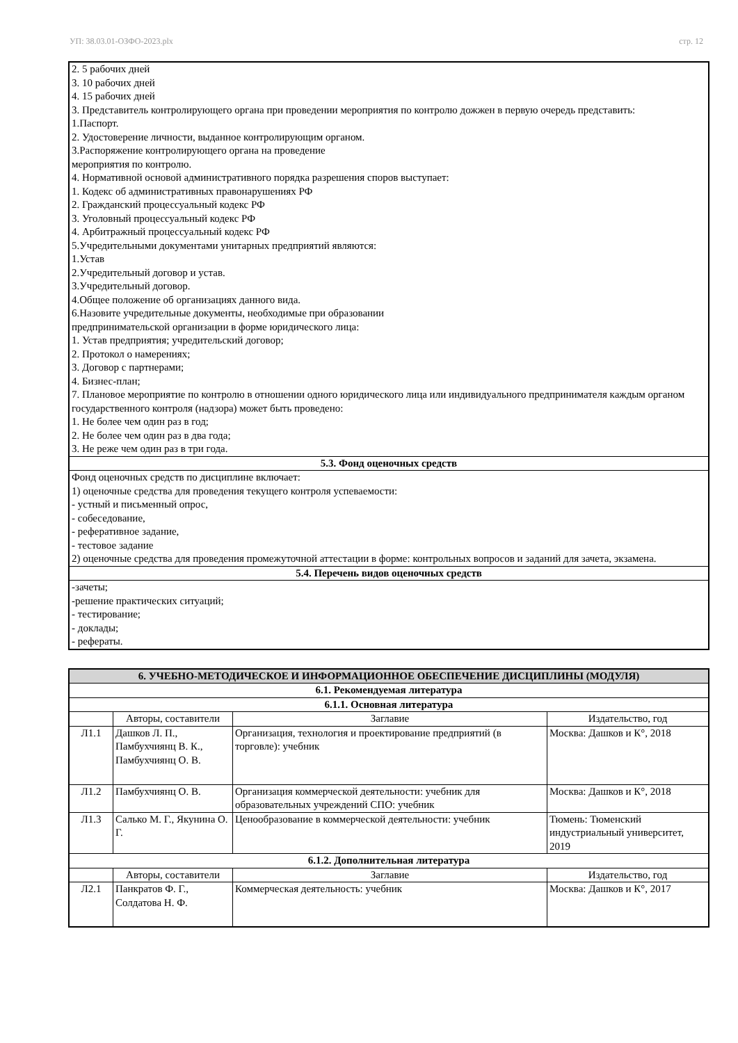УП: 38.03.01-ОЗФО-2023.plx стр. 12
| 2. 5 рабочих дней 3. 10 рабочих дней 4. 15 рабочих дней 3. Представитель контролирующего органа при проведении мероприятия по контролю дожжен в первую очередь представить: 1.Паспорт. 2. Удостоверение личности, выданное контролирующим органом. 3.Распоряжение контролирующего органа на проведение мероприятия по контролю. 4. Нормативной основой административного порядка разрешения споров выступает: 1. Кодекс об административных правонарушениях РФ 2. Гражданский процессуальный кодекс РФ 3. Уголовный процессуальный кодекс РФ 4. Арбитражный процессуальный кодекс РФ 5.Учредительными документами унитарных предприятий являются: 1.Устав 2.Учредительный договор и устав. 3.Учредительный договор. 4.Общее положение об организациях данного вида. 6.Назовите учредительные документы, необходимые при образовании предпринимательской организации в форме юридического лица: 1. Устав предприятия; учредительский договор; 2. Протокол о намерениях; 3. Договор с партнерами; 4. Бизнес-план; 7. Плановое мероприятие по контролю в отношении одного юридического лица или индивидуального предпринимателя каждым органом государственного контроля (надзора) может быть проведено: 1. Не более чем один раз в год; 2. Не более чем один раз в два года; 3. Не реже чем один раз в три года. |
| 5.3. Фонд оценочных средств |
| Фонд оценочных средств по дисциплине включает: 1) оценочные средства для проведения текущего контроля успеваемости: - устный и письменный опрос, - собеседование, - реферативное задание, - тестовое задание 2) оценочные средства для проведения промежуточной аттестации в форме: контрольных вопросов и заданий для зачета, экзамена. |
| 5.4. Перечень видов оценочных средств |
| -зачеты; -решение практических ситуаций; - тестирование; - доклады; - рефераты. |
| 6. УЧЕБНО-МЕТОДИЧЕСКОЕ И ИНФОРМАЦИОННОЕ ОБЕСПЕЧЕНИЕ ДИСЦИПЛИНЫ (МОДУЛЯ) | | | |
| 6.1. Рекомендуемая литература | | | |
| 6.1.1. Основная литература | | | |
| | Авторы, составители | Заглавие | Издательство, год |
| Л1.1 | Дашков Л. П., Памбухчиянц В. К., Памбухчиянц О. В. | Организация, технология и проектирование предприятий (в торговле): учебник | Москва: Дашков и К°, 2018 |
| Л1.2 | Памбухчиянц О. В. | Организация коммерческой деятельности: учебник для образовательных учреждений СПО: учебник | Москва: Дашков и К°, 2018 |
| Л1.3 | Салько М. Г., Якунина О. Г. | Ценообразование в коммерческой деятельности: учебник | Тюмень: Тюменский индустриальный университет, 2019 |
| 6.1.2. Дополнительная литература | | | |
| | Авторы, составители | Заглавие | Издательство, год |
| Л2.1 | Панкратов Ф. Г., Солдатова Н. Ф. | Коммерческая деятельность: учебник | Москва: Дашков и К°, 2017 |